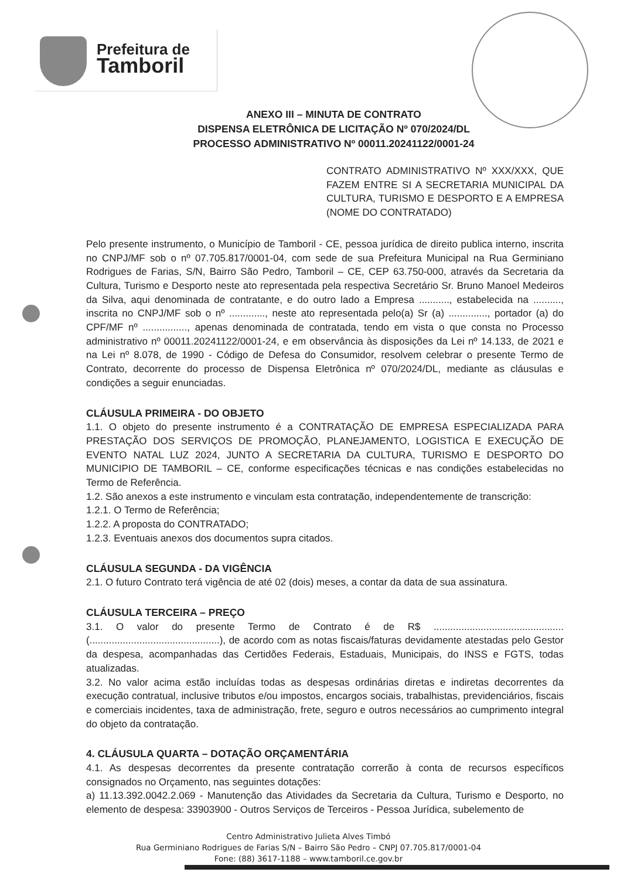Prefeitura de
Tamboril
ANEXO III – MINUTA DE CONTRATO
DISPENSA ELETRÔNICA DE LICITAÇÃO Nº 070/2024/DL
PROCESSO ADMINISTRATIVO Nº 00011.20241122/0001-24
CONTRATO ADMINISTRATIVO Nº XXX/XXX, QUE FAZEM ENTRE SI A SECRETARIA MUNICIPAL DA CULTURA, TURISMO E DESPORTO E A EMPRESA (NOME DO CONTRATADO)
Pelo presente instrumento, o Município de Tamboril - CE, pessoa jurídica de direito publica interno, inscrita no CNPJ/MF sob o nº 07.705.817/0001-04, com sede de sua Prefeitura Municipal na Rua Germiniano Rodrigues de Farias, S/N, Bairro São Pedro, Tamboril – CE, CEP 63.750-000, através da Secretaria da Cultura, Turismo e Desporto neste ato representada pela respectiva Secretário Sr. Bruno Manoel Medeiros da Silva, aqui denominada de contratante, e do outro lado a Empresa ..........., estabelecida na .........., inscrita no CNPJ/MF sob o nº ............., neste ato representada pelo(a) Sr (a) .............., portador (a) do CPF/MF nº ................, apenas denominada de contratada, tendo em vista o que consta no Processo administrativo nº 00011.20241122/0001-24, e em observância às disposições da Lei nº 14.133, de 2021 e na Lei nº 8.078, de 1990 - Código de Defesa do Consumidor, resolvem celebrar o presente Termo de Contrato, decorrente do processo de Dispensa Eletrônica nº 070/2024/DL, mediante as cláusulas e condições a seguir enunciadas.
CLÁUSULA PRIMEIRA - DO OBJETO
1.1. O objeto do presente instrumento é a CONTRATAÇÃO DE EMPRESA ESPECIALIZADA PARA PRESTAÇÃO DOS SERVIÇOS DE PROMOÇÃO, PLANEJAMENTO, LOGISTICA E EXECUÇÃO DE EVENTO NATAL LUZ 2024, JUNTO A SECRETARIA DA CULTURA, TURISMO E DESPORTO DO MUNICIPIO DE TAMBORIL – CE, conforme especificações técnicas e nas condições estabelecidas no Termo de Referência.
1.2. São anexos a este instrumento e vinculam esta contratação, independentemente de transcrição:
1.2.1. O Termo de Referência;
1.2.2. A proposta do CONTRATADO;
1.2.3. Eventuais anexos dos documentos supra citados.
CLÁUSULA SEGUNDA - DA VIGÊNCIA
2.1. O futuro Contrato terá vigência de até 02 (dois) meses, a contar da data de sua assinatura.
CLÁUSULA TERCEIRA – PREÇO
3.1. O valor do presente Termo de Contrato é de R$ ............................................... (...............................................), de acordo com as notas fiscais/faturas devidamente atestadas pelo Gestor da despesa, acompanhadas das Certidões Federais, Estaduais, Municipais, do INSS e FGTS, todas atualizadas.
3.2. No valor acima estão incluídas todas as despesas ordinárias diretas e indiretas decorrentes da execução contratual, inclusive tributos e/ou impostos, encargos sociais, trabalhistas, previdenciários, fiscais e comerciais incidentes, taxa de administração, frete, seguro e outros necessários ao cumprimento integral do objeto da contratação.
4. CLÁUSULA QUARTA – DOTAÇÃO ORÇAMENTÁRIA
4.1. As despesas decorrentes da presente contratação correrão à conta de recursos específicos consignados no Orçamento, nas seguintes dotações:
a) 11.13.392.0042.2.069 - Manutenção das Atividades da Secretaria da Cultura, Turismo e Desporto, no elemento de despesa: 33903900 - Outros Serviços de Terceiros - Pessoa Jurídica, subelemento de
Centro Administrativo Julieta Alves Timbó
Rua Germiniano Rodrigues de Farias S/N – Bairro São Pedro – CNPJ 07.705.817/0001-04
Fone: (88) 3617-1188 – www.tamboril.ce.gov.br